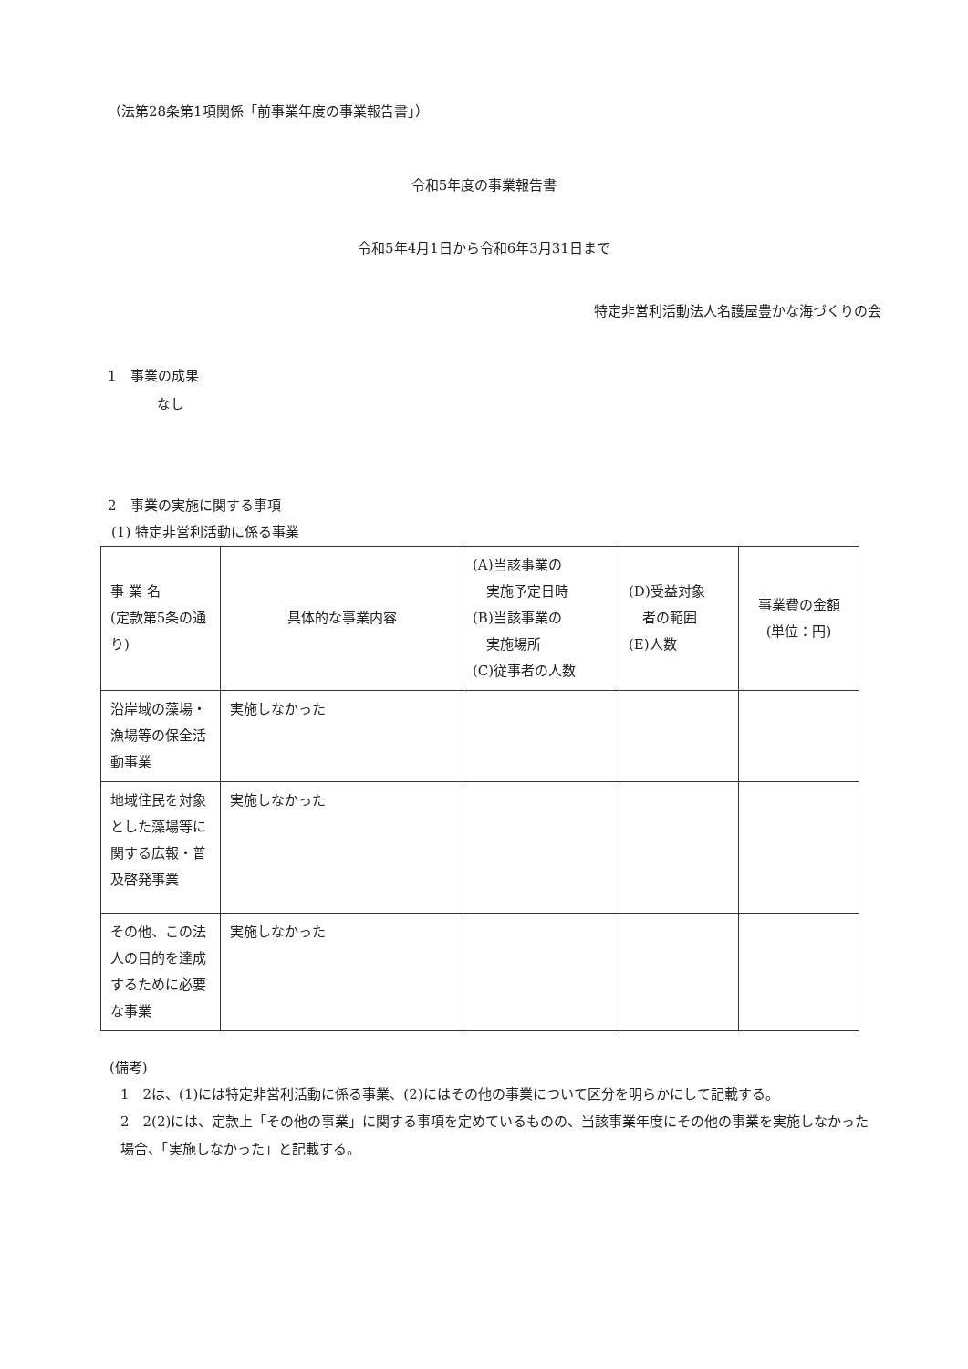（法第28条第1項関係「前事業年度の事業報告書」）
令和5年度の事業報告書
令和5年4月1日から令和6年3月31日まで
特定非営利活動法人名護屋豊かな海づくりの会
1　事業の成果
なし
2　事業の実施に関する事項
(1) 特定非営利活動に係る事業
| 事 業 名 (定款第5条の通り) | 具体的な事業内容 | (A)当該事業の 実施予定日時 (B)当該事業の 実施場所 (C)従事者の人数 | (D)受益対象 者の範囲 (E)人数 | 事業費の金額 (単位：円) |
| --- | --- | --- | --- | --- |
| 沿岸域の藻場・漁場等の保全活動事業 | 実施しなかった | | | |
| 地域住民を対象とした藻場等に関する広報・普及啓発事業 | 実施しなかった | | | |
| その他、この法人の目的を達成するために必要な事業 | 実施しなかった | | | |
(備考)
1　2は、(1)には特定非営利活動に係る事業、(2)にはその他の事業について区分を明らかにして記載する。
2　2(2)には、定款上「その他の事業」に関する事項を定めているものの、当該事業年度にその他の事業を実施しなかった場合、「実施しなかった」と記載する。